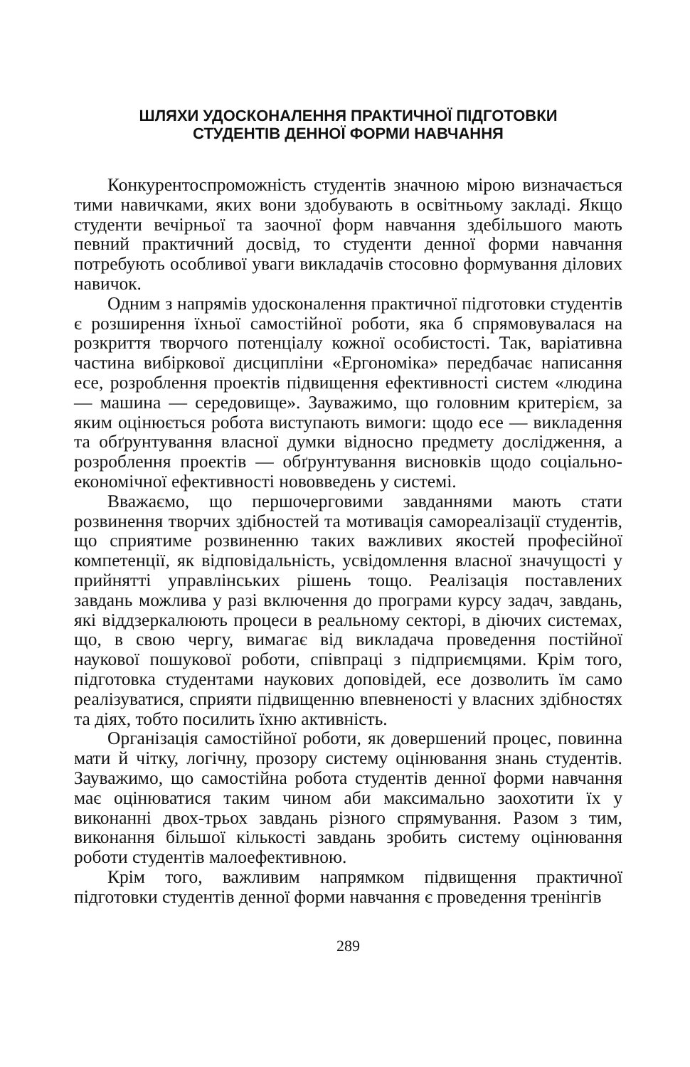ШЛЯХИ УДОСКОНАЛЕННЯ ПРАКТИЧНОЇ ПІДГОТОВКИ
СТУДЕНТІВ ДЕННОЇ ФОРМИ НАВЧАННЯ
Конкурентоспроможність студентів значною мірою визначається тими навичками, яких вони здобувають в освітньому закладі. Якщо студенти вечірньої та заочної форм навчання здебільшого мають певний практичний досвід, то студенти денної форми навчання потребують особливої уваги викладачів стосовно формування ділових навичок.
Одним з напрямів удосконалення практичної підготовки студентів є розширення їхньої самостійної роботи, яка б спрямовувалася на розкриття творчого потенціалу кожної особистості. Так, варіативна частина вибіркової дисципліни «Ергономіка» передбачає написання есе, розроблення проектів підвищення ефективності систем «людина — машина — середовище». Зауважимо, що головним критерієм, за яким оцінюється робота виступають вимоги: щодо есе — викладення та обґрунтування власної думки відносно предмету дослідження, а розроблення проектів — обґрунтування висновків щодо соціально-економічної ефективності нововведень у системі.
Вважаємо, що першочерговими завданнями мають стати розвинення творчих здібностей та мотивація самореалізації студентів, що сприятиме розвиненню таких важливих якостей професійної компетенції, як відповідальність, усвідомлення власної значущості у прийнятті управлінських рішень тощо. Реалізація поставлених завдань можлива у разі включення до програми курсу задач, завдань, які віддзеркалюють процеси в реальному секторі, в діючих системах, що, в свою чергу, вимагає від викладача проведення постійної наукової пошукової роботи, співпраці з підприємцями. Крім того, підготовка студентами наукових доповідей, есе дозволить їм само реалізуватися, сприяти підвищенню впевненості у власних здібностях та діях, тобто посилить їхню активність.
Організація самостійної роботи, як довершений процес, повинна мати й чітку, логічну, прозору систему оцінювання знань студентів. Зауважимо, що самостійна робота студентів денної форми навчання має оцінюватися таким чином аби максимально заохотити їх у виконанні двох-трьох завдань різного спрямування. Разом з тим, виконання більшої кількості завдань зробить систему оцінювання роботи студентів малоефективною.
Крім того, важливим напрямком підвищення практичної підготовки студентів денної форми навчання є проведення тренінгів
289